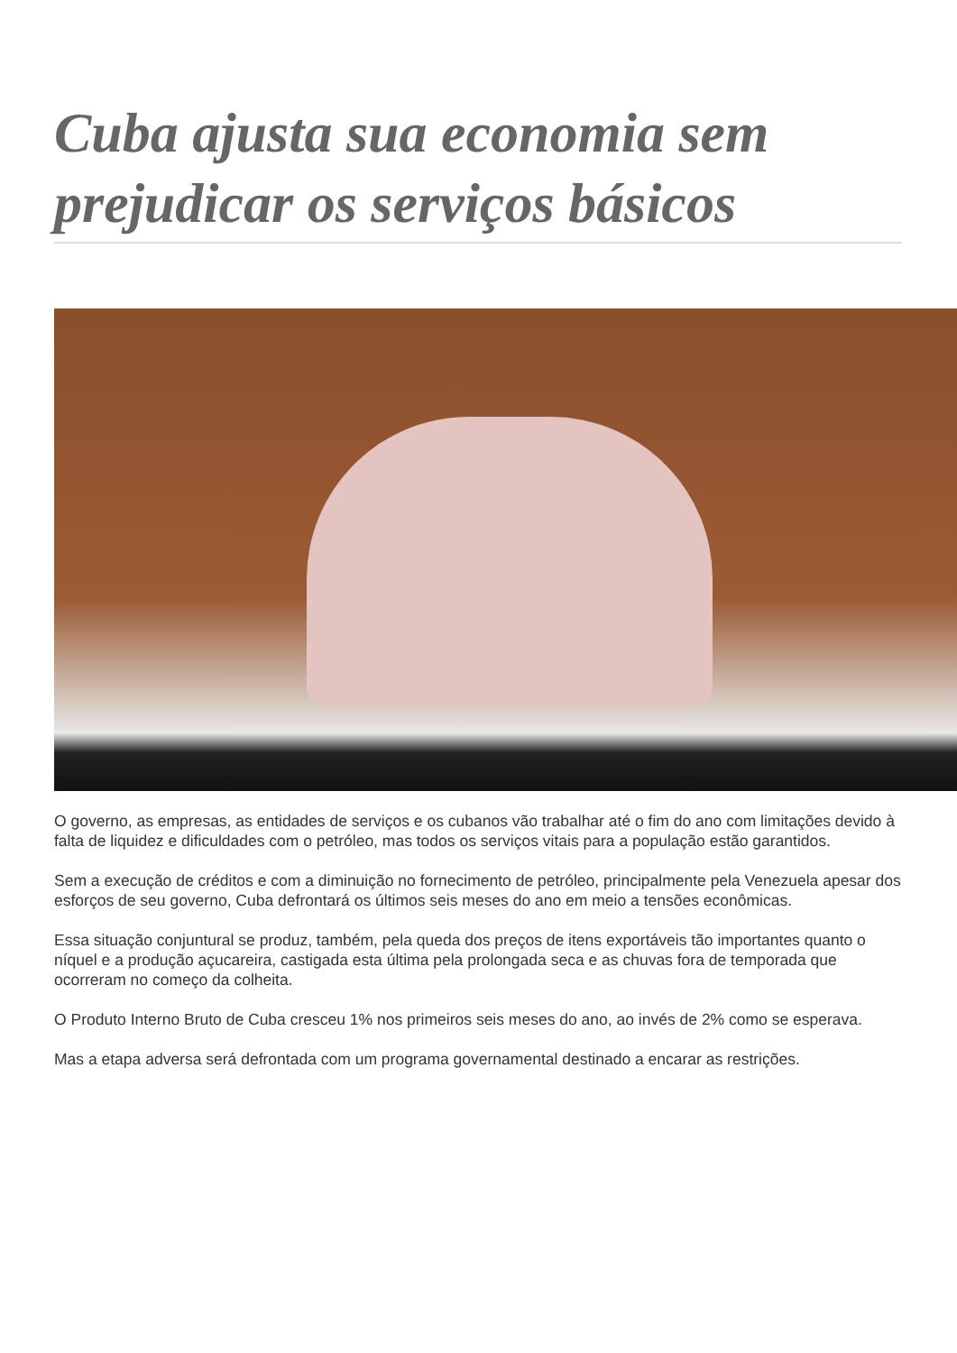Cuba ajusta sua economia sem prejudicar os serviços básicos
O governo, as empresas, as entidades de serviços e os cubanos vão trabalhar até o fim do ano com limitações devido à falta de liquidez e dificuldades com o petróleo, mas todos os serviços vitais para a população estão garantidos.
Sem a execução de créditos e com a diminuição no fornecimento de petróleo, principalmente pela Venezuela apesar dos esforços de seu governo, Cuba defrontará os últimos seis meses do ano em meio a tensões econômicas.
Essa situação conjuntural se produz, também, pela queda dos preços de itens exportáveis tão importantes quanto o níquel e a produção açucareira, castigada esta última pela prolongada seca e as chuvas fora de temporada que ocorreram no começo da colheita.
O Produto Interno Bruto de Cuba cresceu 1% nos primeiros seis meses do ano, ao invés de 2% como se esperava.
Mas a etapa adversa será defrontada com um programa governamental destinado a encarar as restrições.